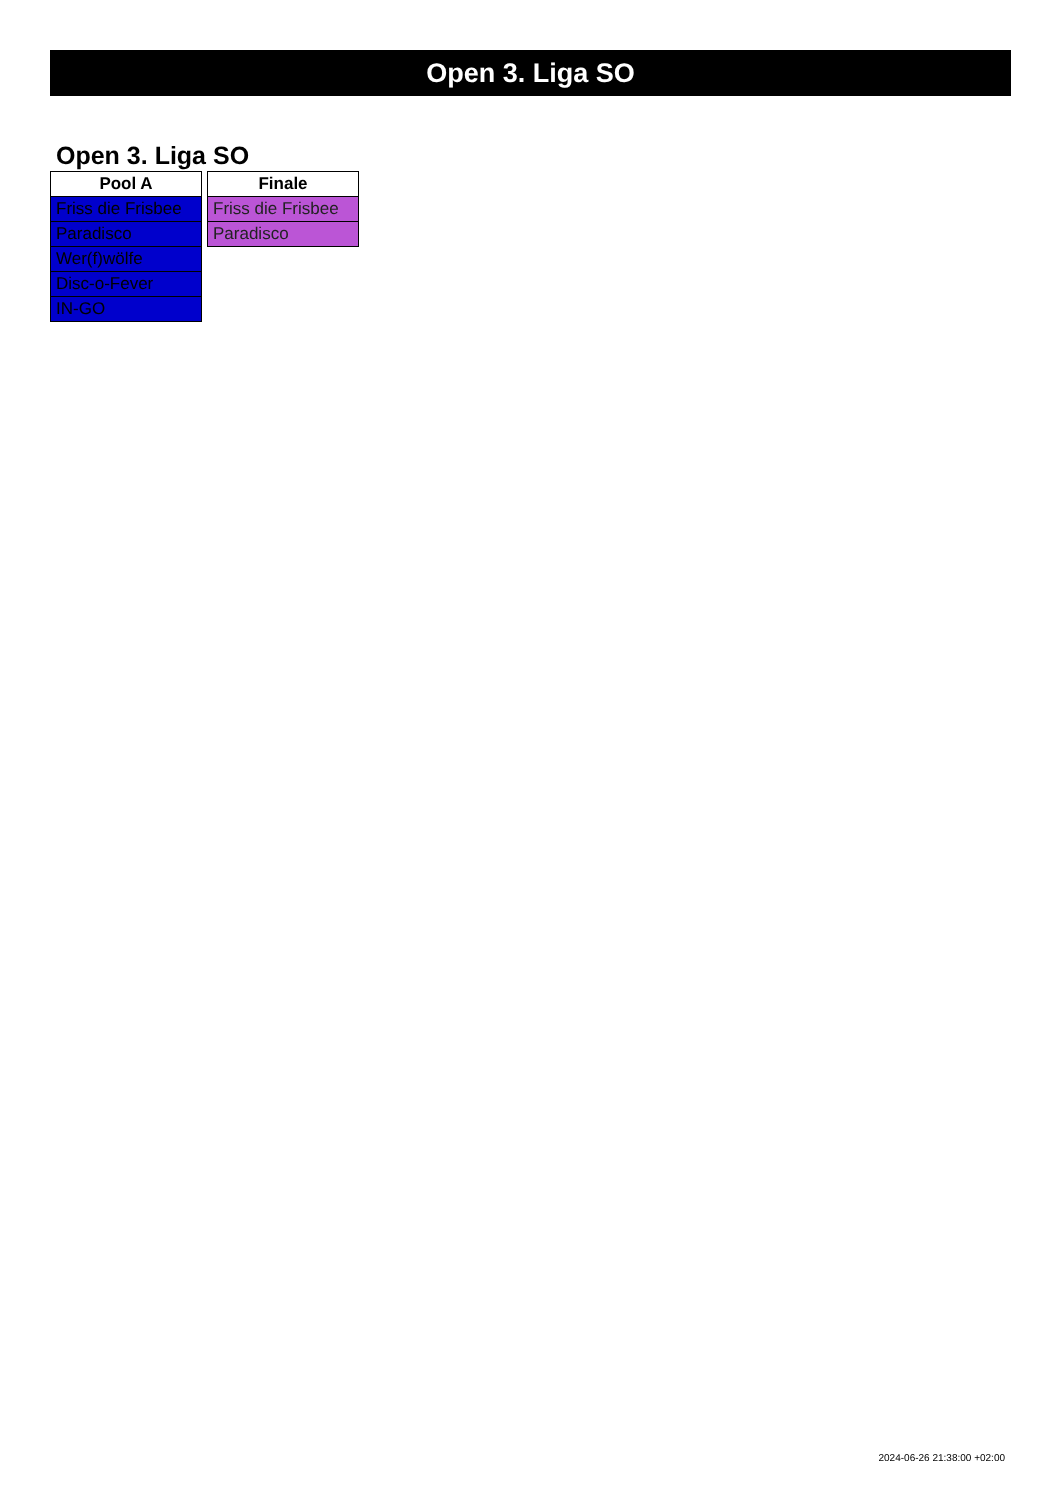Open 3. Liga SO
Open 3. Liga SO
| Pool A |
| --- |
| Friss die Frisbee |
| Paradisco |
| Wer(f)wölfe |
| Disc-o-Fever |
| IN-GO |
| Finale |
| --- |
| Friss die Frisbee |
| Paradisco |
2024-06-26 21:38:00 +02:00